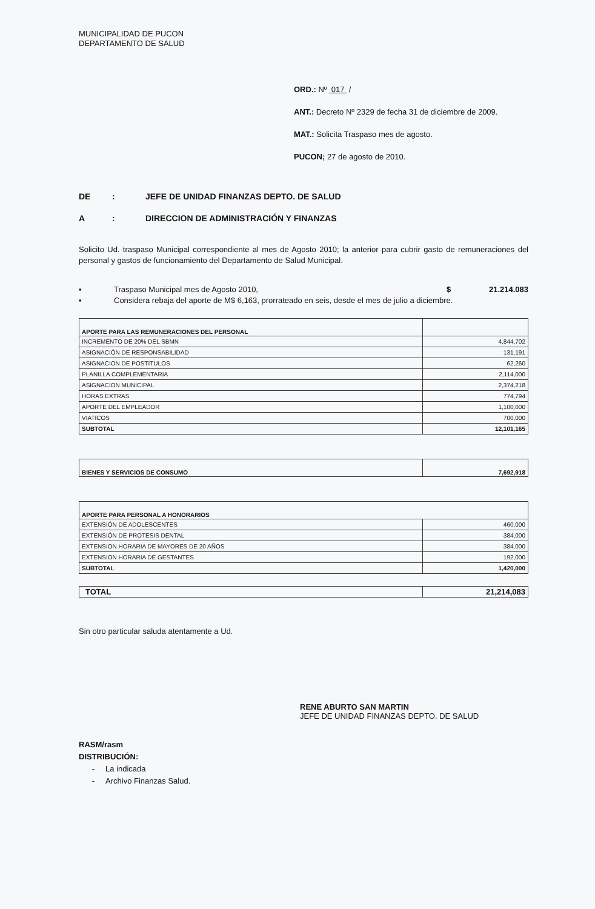MUNICIPALIDAD DE PUCON
DEPARTAMENTO DE SALUD
ORD.: Nº 017 /
ANT.: Decreto Nº 2329 de fecha 31 de diciembre de 2009.
MAT.: Solicita Traspaso mes de agosto.
PUCON; 27 de agosto de 2010.
DE: JEFE DE UNIDAD FINANZAS DEPTO. DE SALUD
A: DIRECCION DE ADMINISTRACIÓN Y FINANZAS
Solicito Ud. traspaso Municipal correspondiente al mes de Agosto 2010; la anterior para cubrir gasto de remuneraciones del personal y gastos de funcionamiento del Departamento de Salud Municipal.
▪ Traspaso Municipal mes de Agosto 2010, $ 21.214.083
▪ Considera rebaja del aporte de M$ 6,163, prorrateado en seis, desde el mes de julio a diciembre.
| APORTE PARA LAS REMUNERACIONES DEL PERSONAL | |
| INCREMENTO DE 20% DEL SBMN | 4,844,702 |
| ASIGNACIÓN DE RESPONSABILIDAD | 131,191 |
| ASIGNACION DE POSTITULOS | 62,260 |
| PLANILLA COMPLEMENTARIA | 2,114,000 |
| ASIGNACION MUNICIPAL | 2,374,218 |
| HORAS EXTRAS | 774,794 |
| APORTE DEL EMPLEADOR | 1,100,000 |
| VIATICOS | 700,000 |
| SUBTOTAL | 12,101,165 |
| BIENES Y SERVICIOS DE CONSUMO | 7,692,918 |
| APORTE PARA PERSONAL A HONORARIOS | |
| EXTENSIÓN DE ADOLESCENTES | 460,000 |
| EXTENSIÓN DE PROTESIS DENTAL | 384,000 |
| EXTENSION HORARIA DE MAYORES DE 20 AÑOS | 384,000 |
| EXTENSION HORARIA DE GESTANTES | 192,000 |
| SUBTOTAL | 1,420,000 |
| TOTAL | 21,214,083 |
Sin otro particular saluda atentamente a Ud.
RENE ABURTO SAN MARTIN
JEFE DE UNIDAD FINANZAS DEPTO. DE SALUD
RASM/rasm
DISTRIBUCIÓN:
- La indicada
- Archivo Finanzas Salud.